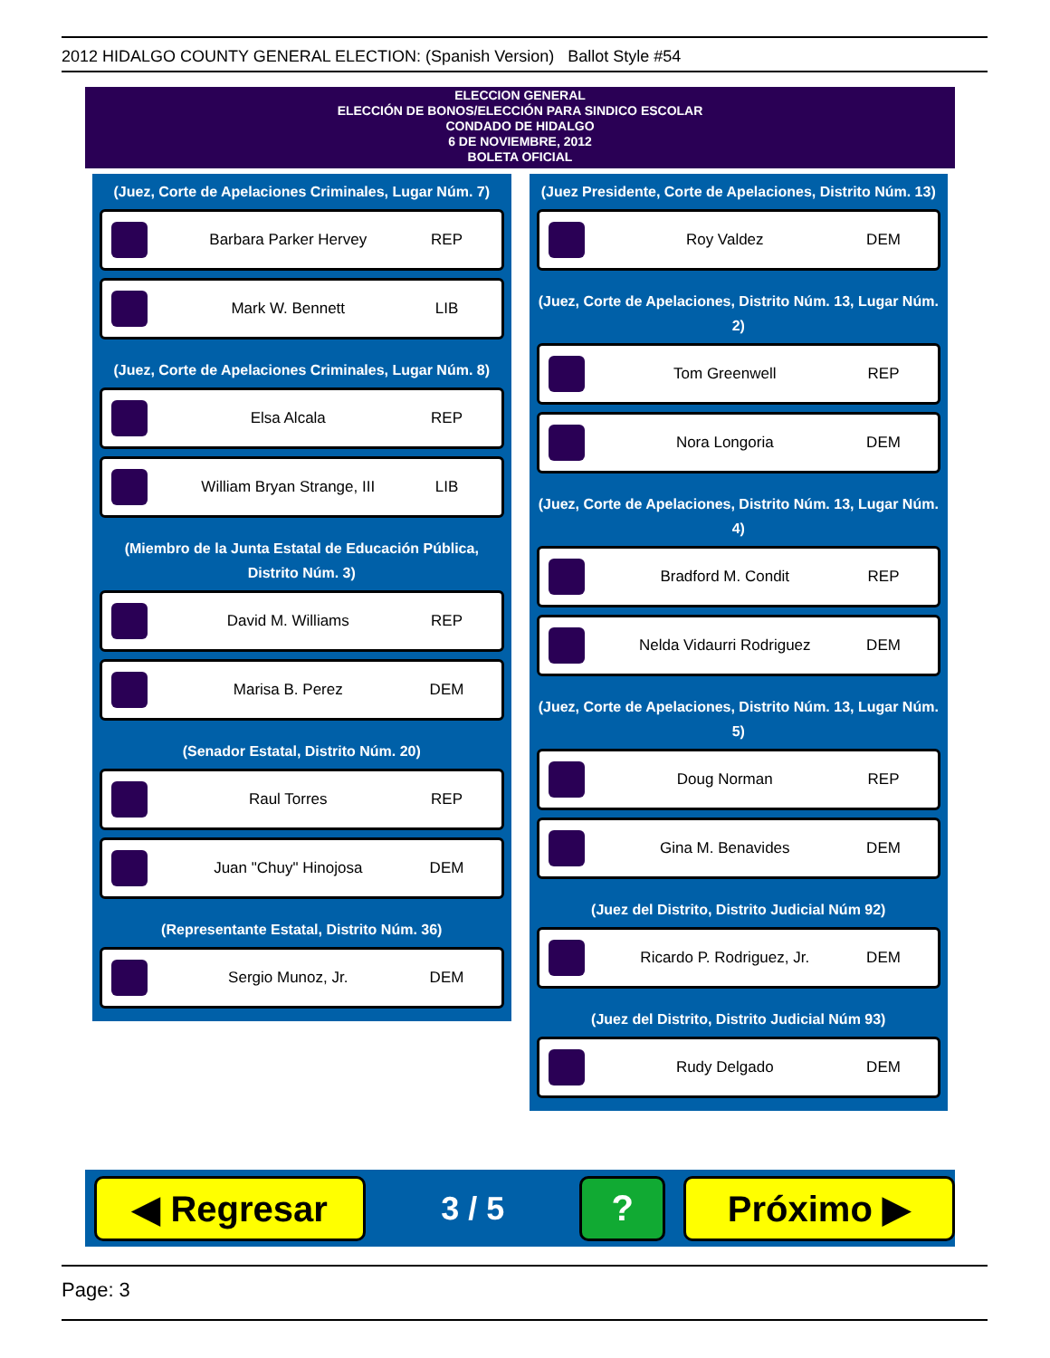2012 HIDALGO COUNTY GENERAL ELECTION: (Spanish Version) Ballot Style #54
ELECCION GENERAL
ELECCIÓN DE BONOS/ELECCIÓN PARA SINDICO ESCOLAR
CONDADO DE HIDALGO
6 DE NOVIEMBRE, 2012
BOLETA OFICIAL
(Juez, Corte de Apelaciones Criminales, Lugar Núm. 7)
Barbara Parker Hervey REP
Mark W. Bennett LIB
(Juez, Corte de Apelaciones Criminales, Lugar Núm. 8)
Elsa Alcala REP
William Bryan Strange, III LIB
(Miembro de la Junta Estatal de Educación Pública, Distrito Núm. 3)
David M. Williams REP
Marisa B. Perez DEM
(Senador Estatal, Distrito Núm. 20)
Raul Torres REP
Juan "Chuy" Hinojosa DEM
(Representante Estatal, Distrito Núm. 36)
Sergio Munoz, Jr. DEM
(Juez Presidente, Corte de Apelaciones, Distrito Núm. 13)
Roy Valdez DEM
(Juez, Corte de Apelaciones, Distrito Núm. 13, Lugar Núm. 2)
Tom Greenwell REP
Nora Longoria DEM
(Juez, Corte de Apelaciones, Distrito Núm. 13, Lugar Núm. 4)
Bradford M. Condit REP
Nelda Vidaurri Rodriguez DEM
(Juez, Corte de Apelaciones, Distrito Núm. 13, Lugar Núm. 5)
Doug Norman REP
Gina M. Benavides DEM
(Juez del Distrito, Distrito Judicial Núm 92)
Ricardo P. Rodriguez, Jr. DEM
(Juez del Distrito, Distrito Judicial Núm 93)
Rudy Delgado DEM
◀ Regresar
3 / 5
? Próximo ▶
Page: 3